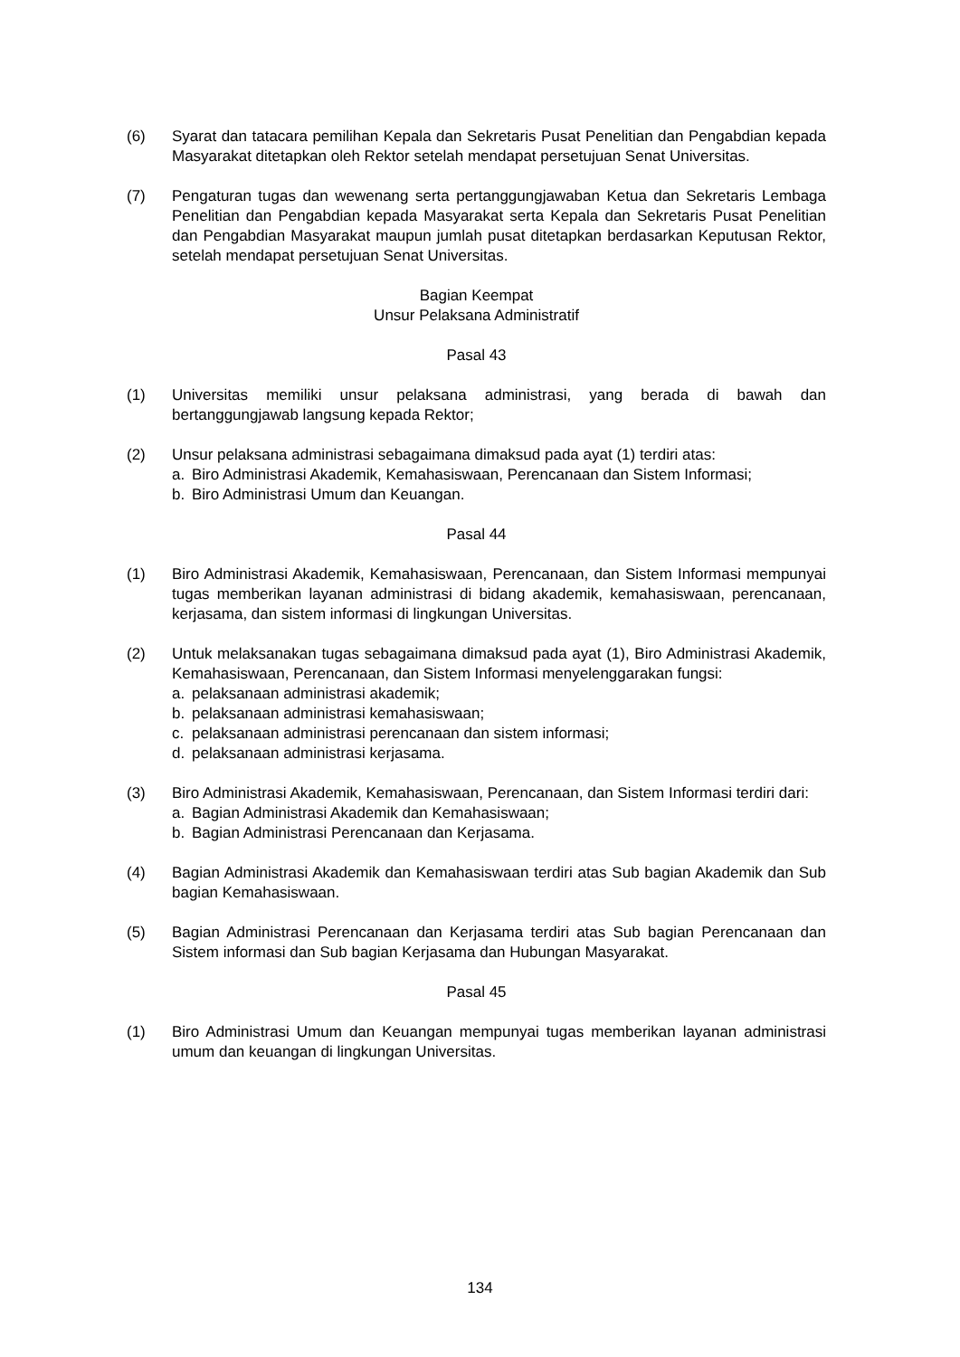(6) Syarat dan tatacara pemilihan Kepala dan Sekretaris Pusat Penelitian dan Pengabdian kepada Masyarakat ditetapkan oleh Rektor setelah mendapat persetujuan Senat Universitas.
(7) Pengaturan tugas dan wewenang serta pertanggungjawaban Ketua dan Sekretaris Lembaga Penelitian dan Pengabdian kepada Masyarakat serta Kepala dan Sekretaris Pusat Penelitian dan Pengabdian Masyarakat maupun jumlah pusat ditetapkan berdasarkan Keputusan Rektor, setelah mendapat persetujuan Senat Universitas.
Bagian Keempat
Unsur Pelaksana Administratif
Pasal 43
(1) Universitas memiliki unsur pelaksana administrasi, yang berada di bawah dan bertanggungjawab langsung kepada Rektor;
(2) Unsur pelaksana administrasi sebagaimana dimaksud pada ayat (1) terdiri atas:
a. Biro Administrasi Akademik, Kemahasiswaan, Perencanaan dan Sistem Informasi;
b. Biro Administrasi Umum dan Keuangan.
Pasal 44
(1) Biro Administrasi Akademik, Kemahasiswaan, Perencanaan, dan Sistem Informasi mempunyai tugas memberikan layanan administrasi di bidang akademik, kemahasiswaan, perencanaan, kerjasama, dan sistem informasi di lingkungan Universitas.
(2) Untuk melaksanakan tugas sebagaimana dimaksud pada ayat (1), Biro Administrasi Akademik, Kemahasiswaan, Perencanaan, dan Sistem Informasi menyelenggarakan fungsi:
a. pelaksanaan administrasi akademik;
b. pelaksanaan administrasi kemahasiswaan;
c. pelaksanaan administrasi perencanaan dan sistem informasi;
d. pelaksanaan administrasi kerjasama.
(3) Biro Administrasi Akademik, Kemahasiswaan, Perencanaan, dan Sistem Informasi terdiri dari:
a. Bagian Administrasi Akademik dan Kemahasiswaan;
b. Bagian Administrasi Perencanaan dan Kerjasama.
(4) Bagian Administrasi Akademik dan Kemahasiswaan terdiri atas Sub bagian Akademik dan Sub bagian Kemahasiswaan.
(5) Bagian Administrasi Perencanaan dan Kerjasama terdiri atas Sub bagian Perencanaan dan Sistem informasi dan Sub bagian Kerjasama dan Hubungan Masyarakat.
Pasal 45
(1) Biro Administrasi Umum dan Keuangan mempunyai tugas memberikan layanan administrasi umum dan keuangan di lingkungan Universitas.
134